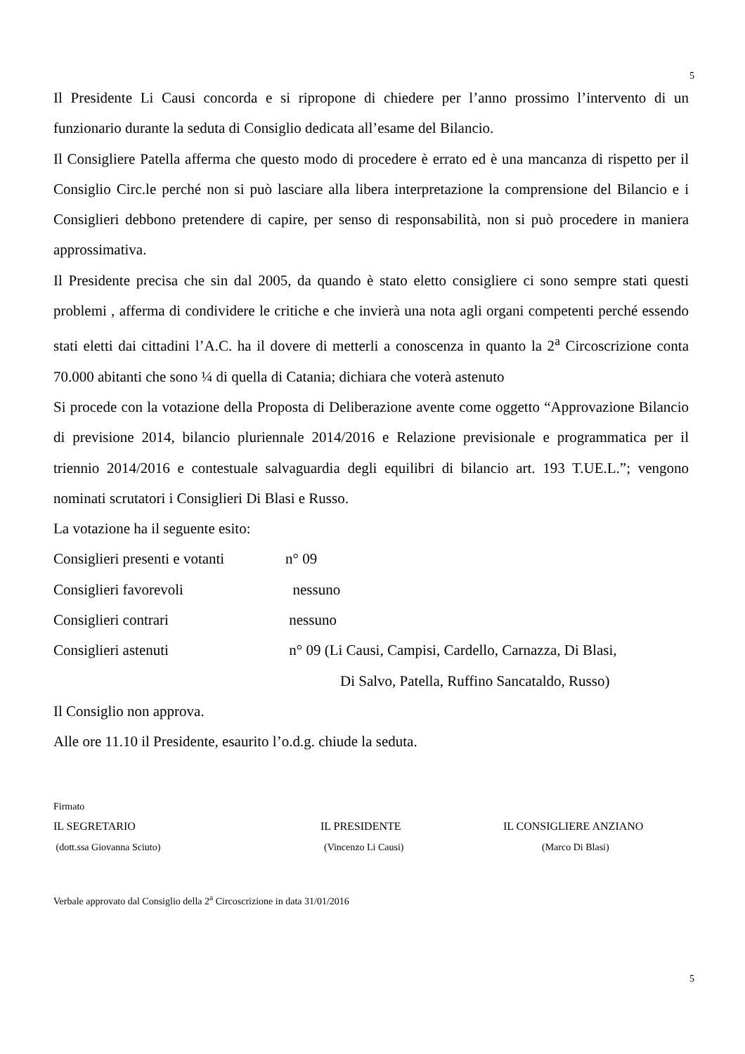5
Il Presidente Li Causi concorda e si ripropone di chiedere per l’anno prossimo l’intervento di un funzionario durante la seduta di Consiglio dedicata all’esame del Bilancio.
Il Consigliere Patella afferma che questo modo di procedere è errato ed è una mancanza di rispetto per il Consiglio Circ.le perché non si può lasciare alla libera interpretazione la comprensione del Bilancio e i Consiglieri debbono pretendere di capire, per senso di responsabilità, non si può procedere in maniera approssimativa.
Il Presidente precisa che sin dal 2005, da quando è stato eletto consigliere ci sono sempre stati questi problemi , afferma di condividere le critiche e che invierà una nota agli organi competenti perché essendo stati eletti dai cittadini l’A.C. ha il dovere di metterli a conoscenza in quanto la 2<sup>a</sup> Circoscrizione conta 70.000 abitanti che sono ¼ di quella di Catania; dichiara che voterà astenuto
Si procede con la votazione della Proposta di Deliberazione avente come oggetto “Approvazione Bilancio di previsione 2014, bilancio pluriennale 2014/2016 e Relazione previsionale e programmatica per il triennio 2014/2016 e contestuale salvaguardia degli equilibri di bilancio art. 193 T.UE.L.”; vengono nominati scrutatori i Consiglieri Di Blasi e Russo.
La votazione ha il seguente esito:
Consiglieri presenti e votanti n° 09
Consiglieri favorevoli nessuno
Consiglieri contrari nessuno
Consiglieri astenuti n° 09 (Li Causi, Campisi, Cardello, Carnazza, Di Blasi,
Di Salvo, Patella, Ruffino Sancataldo, Russo)
Il Consiglio non approva.
Alle ore 11.10 il Presidente, esaurito l’o.d.g. chiude la seduta.
Firmato
IL SEGRETARIO IL PRESIDENTE IL CONSIGLIERE ANZIANO
(dott.ssa Giovanna Sciuto) (Vincenzo Li Causi) (Marco Di Blasi)
Verbale approvato dal Consiglio della 2<sup>a</sup> Circoscrizione in data 31/01/2016
5